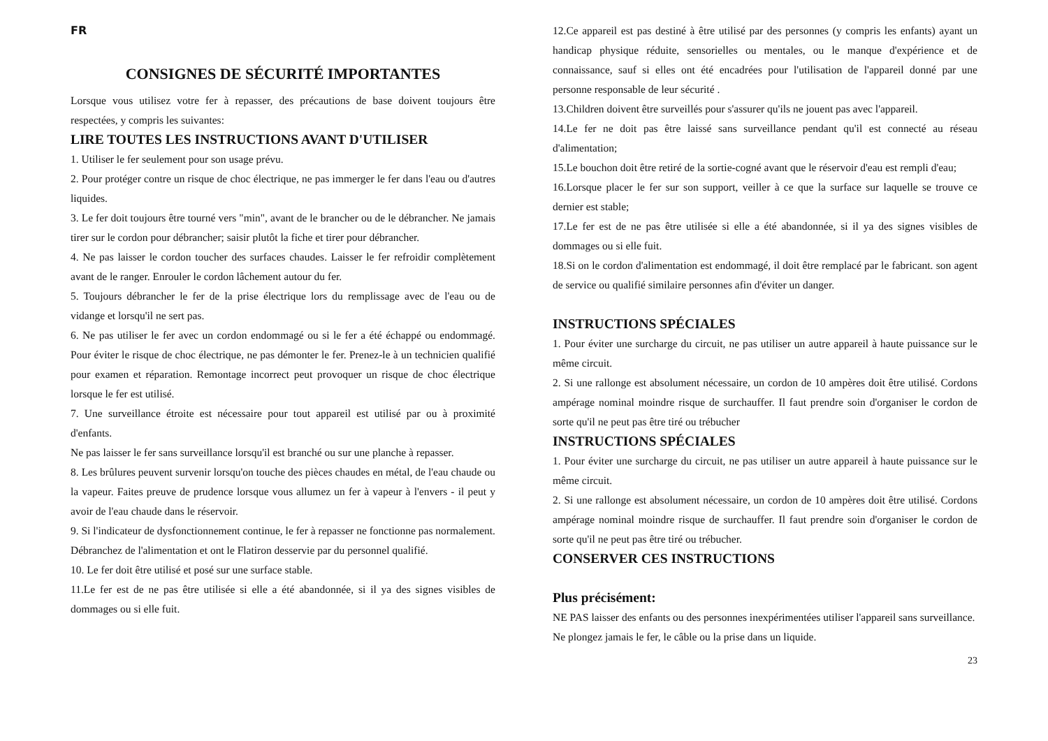FR
CONSIGNES DE SÉCURITÉ IMPORTANTES
Lorsque vous utilisez votre fer à repasser, des précautions de base doivent toujours être respectées, y compris les suivantes:
LIRE TOUTES LES INSTRUCTIONS AVANT D'UTILISER
1. Utiliser le fer seulement pour son usage prévu.
2. Pour protéger contre un risque de choc électrique, ne pas immerger le fer dans l'eau ou d'autres liquides.
3. Le fer doit toujours être tourné vers "min", avant de le brancher ou de le débrancher. Ne jamais tirer sur le cordon pour débrancher; saisir plutôt la fiche et tirer pour débrancher.
4. Ne pas laisser le cordon toucher des surfaces chaudes. Laisser le fer refroidir complètement avant de le ranger. Enrouler le cordon lâchement autour du fer.
5. Toujours débrancher le fer de la prise électrique lors du remplissage avec de l'eau ou de vidange et lorsqu'il ne sert pas.
6. Ne pas utiliser le fer avec un cordon endommagé ou si le fer a été échappé ou endommagé. Pour éviter le risque de choc électrique, ne pas démonter le fer. Prenez-le à un technicien qualifié pour examen et réparation. Remontage incorrect peut provoquer un risque de choc électrique lorsque le fer est utilisé.
7. Une surveillance étroite est nécessaire pour tout appareil est utilisé par ou à proximité d'enfants.
Ne pas laisser le fer sans surveillance lorsqu'il est branché ou sur une planche à repasser.
8. Les brûlures peuvent survenir lorsqu'on touche des pièces chaudes en métal, de l'eau chaude ou la vapeur. Faites preuve de prudence lorsque vous allumez un fer à vapeur à l'envers - il peut y avoir de l'eau chaude dans le réservoir.
9. Si l'indicateur de dysfonctionnement continue, le fer à repasser ne fonctionne pas normalement. Débranchez de l'alimentation et ont le Flatiron desservie par du personnel qualifié.
10. Le fer doit être utilisé et posé sur une surface stable.
11.Le fer est de ne pas être utilisée si elle a été abandonnée, si il ya des signes visibles de dommages ou si elle fuit.
12.Ce appareil est pas destiné à être utilisé par des personnes (y compris les enfants) ayant un handicap physique réduite, sensorielles ou mentales, ou le manque d'expérience et de connaissance, sauf si elles ont été encadrées pour l'utilisation de l'appareil donné par une personne responsable de leur sécurité .
13.Children doivent être surveillés pour s'assurer qu'ils ne jouent pas avec l'appareil.
14.Le fer ne doit pas être laissé sans surveillance pendant qu'il est connecté au réseau d'alimentation;
15.Le bouchon doit être retiré de la sortie-cogné avant que le réservoir d'eau est rempli d'eau;
16.Lorsque placer le fer sur son support, veiller à ce que la surface sur laquelle se trouve ce dernier est stable;
17.Le fer est de ne pas être utilisée si elle a été abandonnée, si il ya des signes visibles de dommages ou si elle fuit.
18.Si on le cordon d'alimentation est endommagé, il doit être remplacé par le fabricant. son agent de service ou qualifié similaire personnes afin d'éviter un danger.
INSTRUCTIONS SPÉCIALES
1. Pour éviter une surcharge du circuit, ne pas utiliser un autre appareil à haute puissance sur le même circuit.
2. Si une rallonge est absolument nécessaire, un cordon de 10 ampères doit être utilisé. Cordons ampérage nominal moindre risque de surchauffer. Il faut prendre soin d'organiser le cordon de sorte qu'il ne peut pas être tiré ou trébucher
INSTRUCTIONS SPÉCIALES
1. Pour éviter une surcharge du circuit, ne pas utiliser un autre appareil à haute puissance sur le même circuit.
2. Si une rallonge est absolument nécessaire, un cordon de 10 ampères doit être utilisé. Cordons ampérage nominal moindre risque de surchauffer. Il faut prendre soin d'organiser le cordon de sorte qu'il ne peut pas être tiré ou trébucher.
CONSERVER CES INSTRUCTIONS
Plus précisément:
NE PAS laisser des enfants ou des personnes inexpérimentées utiliser l'appareil sans surveillance.
Ne plongez jamais le fer, le câble ou la prise dans un liquide.
23